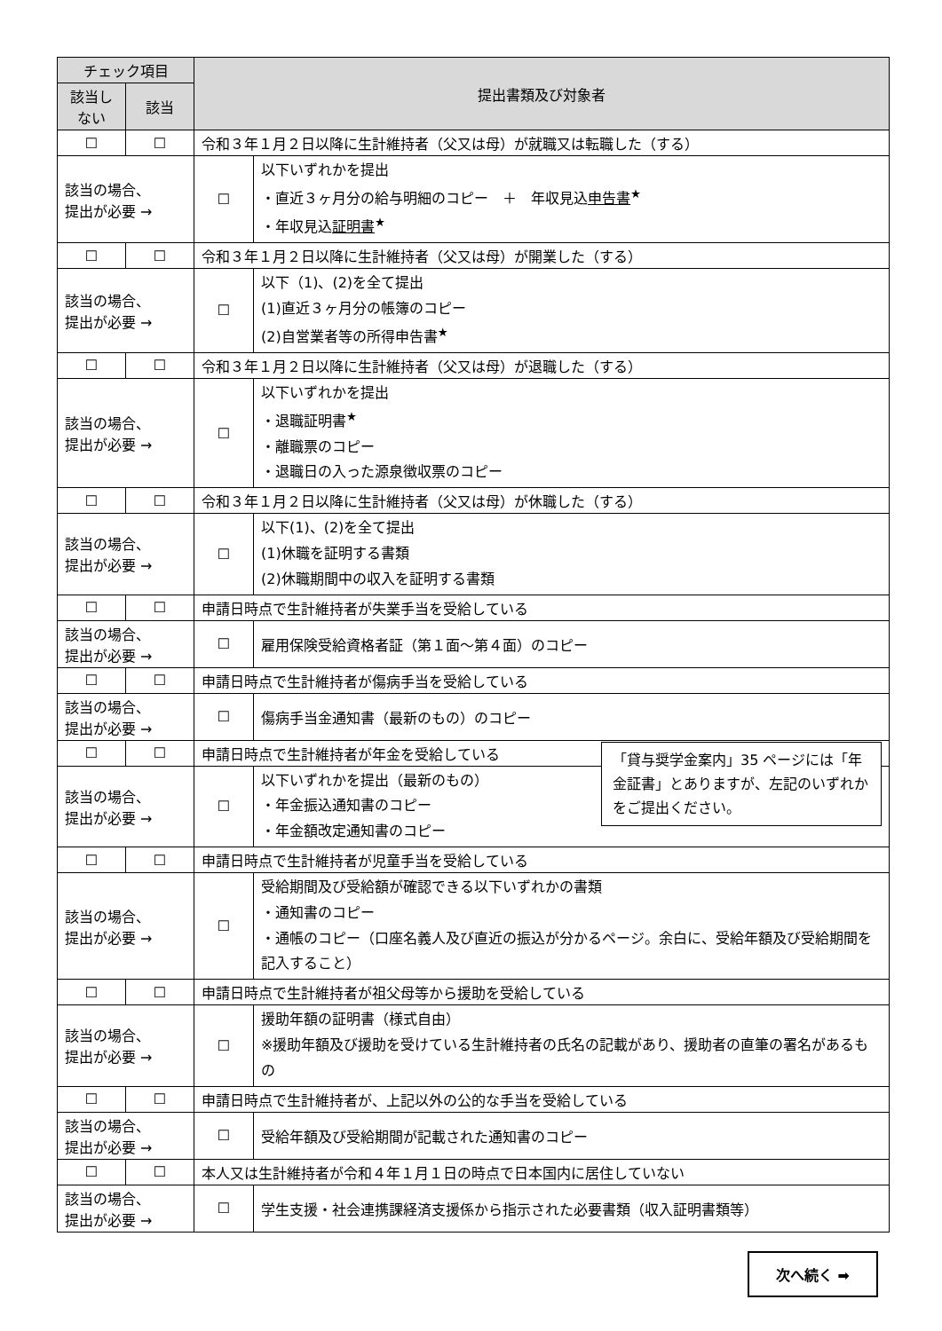| チェック項目 | | 提出書類及び対象者 | |
| --- | --- | --- | --- |
| 該当しない | 該当 | | |
| ☐ | ☐ | 令和３年１月２日以降に生計維持者（父又は母）が就職又は転職した（する） | |
| 該当の場合、 提出が必要 → | | ☐ | 以下いずれかを提出 ・直近３ヶ月分の給与明細のコピー ＋ 年収見込 申告書<sup>★</sup> ・年収見込 証明書<sup>★</sup> |
| ☐ | ☐ | 令和３年１月２日以降に生計維持者（父又は母）が開業した（する） | |
| 該当の場合、 提出が必要 → | | ☐ | 以下（1)、(2)を全て提出 (1)直近３ヶ月分の帳簿のコピー (2)自営業者等の所得申告書<sup>★</sup> |
| ☐ | ☐ | 令和３年１月２日以降に生計維持者（父又は母）が退職した（する） | |
| 該当の場合、 提出が必要 → | | ☐ | 以下いずれかを提出 ・退職証明書<sup>★</sup> ・離職票のコピー ・退職日の入った源泉徴収票のコピー |
| ☐ | ☐ | 令和３年１月２日以降に生計維持者（父又は母）が休職した（する） | |
| 該当の場合、 提出が必要 → | | ☐ | 以下(1)、(2)を全て提出 (1)休職を証明する書類 (2)休職期間中の収入を証明する書類 |
| ☐ | ☐ | 申請日時点で生計維持者が失業手当を受給している | |
| 該当の場合、 提出が必要 → | | ☐ | 雇用保険受給資格者証（第１面～第４面）のコピー |
| ☐ | ☐ | 申請日時点で生計維持者が傷病手当を受給している | |
| 該当の場合、 提出が必要 → | | ☐ | 傷病手当金通知書（最新のもの）のコピー |
| ☐ | ☐ | 申請日時点で生計維持者が年金を受給している | |
| 該当の場合、 提出が必要 → | | ☐ | 「貸与奨学金案内」35 ページには「年金証書」とありますが、左記のいずれかをご提出ください。 以下いずれかを提出（最新のもの） ・年金振込通知書のコピー ・年金額改定通知書のコピー |
| ☐ | ☐ | 申請日時点で生計維持者が児童手当を受給している | |
| 該当の場合、 提出が必要 → | | ☐ | 受給期間及び受給額が確認できる以下いずれかの書類 ・通知書のコピー ・通帳のコピー（口座名義人及び直近の振込が分かるページ。余白に、受給年額及び受給期間を記入すること） |
| ☐ | ☐ | 申請日時点で生計維持者が祖父母等から援助を受給している | |
| 該当の場合、 提出が必要 → | | ☐ | 援助年額の証明書（様式自由） ※援助年額及び援助を受けている生計維持者の氏名の記載があり、援助者の直筆の署名があるもの |
| ☐ | ☐ | 申請日時点で生計維持者が、上記以外の公的な手当を受給している | |
| 該当の場合、 提出が必要 → | | ☐ | 受給年額及び受給期間が記載された通知書のコピー |
| ☐ | ☐ | 本人又は生計維持者が令和４年１月１日の時点で日本国内に居住していない | |
| 該当の場合、 提出が必要 → | | ☐ | 学生支援・社会連携課経済支援係から指示された必要書類（収入証明書類等） |
次へ続く ➡